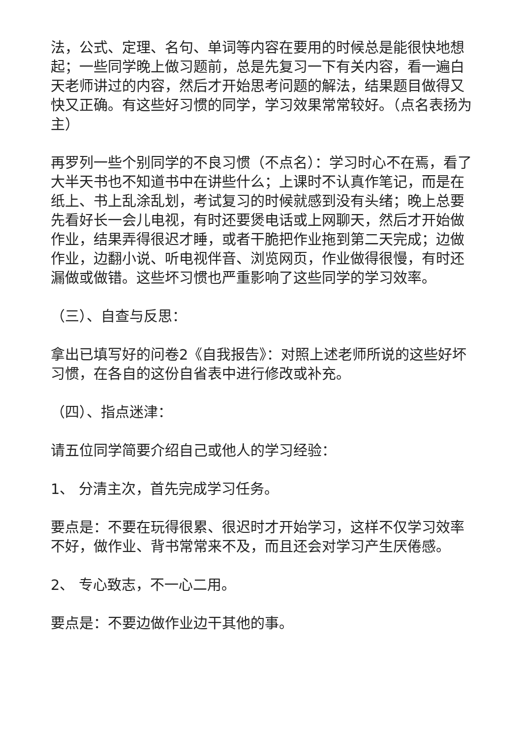法，公式、定理、名句、单词等内容在要用的时候总是能很快地想起；一些同学晚上做习题前，总是先复习一下有关内容，看一遍白天老师讲过的内容，然后才开始思考问题的解法，结果题目做得又快又正确。有这些好习惯的同学，学习效果常常较好。（点名表扬为主）
再罗列一些个别同学的不良习惯（不点名）：学习时心不在焉，看了大半天书也不知道书中在讲些什么；上课时不认真作笔记，而是在纸上、书上乱涂乱划，考试复习的时候就感到没有头绪；晚上总要先看好长一会儿电视，有时还要煲电话或上网聊天，然后才开始做作业，结果弄得很迟才睡，或者干脆把作业拖到第二天完成；边做作业，边翻小说、听电视伴音、浏览网页，作业做得很慢，有时还漏做或做错。这些坏习惯也严重影响了这些同学的学习效率。
（三）、自查与反思：
拿出已填写好的问卷2《自我报告》：对照上述老师所说的这些好坏习惯，在各自的这份自省表中进行修改或补充。
（四）、指点迷津：
请五位同学简要介绍自己或他人的学习经验：
1、 分清主次，首先完成学习任务。
要点是：不要在玩得很累、很迟时才开始学习，这样不仅学习效率不好，做作业、背书常常来不及，而且还会对学习产生厌倦感。
2、 专心致志，不一心二用。
要点是：不要边做作业边干其他的事。